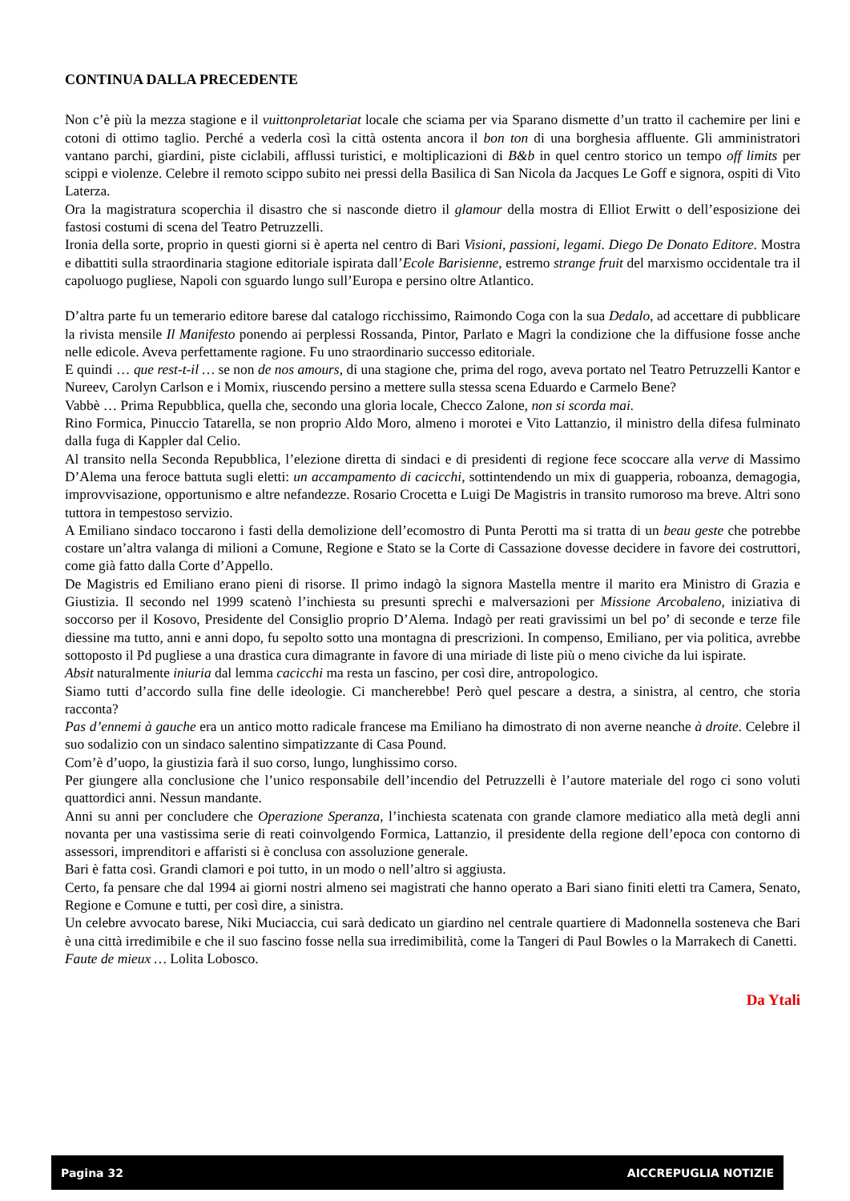CONTINUA DALLA PRECEDENTE
Non c’è più la mezza stagione e il vuittonproletariat locale che sciama per via Sparano dismette d’un tratto il cachemire per lini e cotoni di ottimo taglio. Perché a vederla così la città ostenta ancora il bon ton di una borghesia affluente. Gli amministratori vantano parchi, giardini, piste ciclabili, afflussi turistici, e moltiplicazioni di B&b in quel centro storico un tempo off limits per scippi e violenze. Celebre il remoto scippo subito nei pressi della Basilica di San Nicola da Jacques Le Goff e signora, ospiti di Vito Laterza.
Ora la magistratura scoperchia il disastro che si nasconde dietro il glamour della mostra di Elliot Erwitt o dell’esposizione dei fastosi costumi di scena del Teatro Petruzzelli.
Ironia della sorte, proprio in questi giorni si è aperta nel centro di Bari Visioni, passioni, legami. Diego De Donato Editore. Mostra e dibattiti sulla straordinaria stagione editoriale ispirata dall’Ecole Barisienne, estremo strange fruit del marxismo occidentale tra il capoluogo pugliese, Napoli con sguardo lungo sull’Europa e persino oltre Atlantico.
D’altra parte fu un temerario editore barese dal catalogo ricchissimo, Raimondo Coga con la sua Dedalo, ad accettare di pubblicare la rivista mensile Il Manifesto ponendo ai perplessi Rossanda, Pintor, Parlato e Magri la condizione che la diffusione fosse anche nelle edicole. Aveva perfettamente ragione. Fu uno straordinario successo editoriale.
E quindi … que rest-t-il … se non de nos amours, di una stagione che, prima del rogo, aveva portato nel Teatro Petruzzelli Kantor e Nureev, Carolyn Carlson e i Momix, riuscendo persino a mettere sulla stessa scena Eduardo e Carmelo Bene?
Vabbè … Prima Repubblica, quella che, secondo una gloria locale, Checco Zalone, non si scorda mai.
Rino Formica, Pinuccio Tatarella, se non proprio Aldo Moro, almeno i morotei e Vito Lattanzio, il ministro della difesa fulminato dalla fuga di Kappler dal Celio.
Al transito nella Seconda Repubblica, l’elezione diretta di sindaci e di presidenti di regione fece scoccare alla verve di Massimo D’Alema una feroce battuta sugli eletti: un accampamento di cacicchi, sottintendendo un mix di guapperia, roboanza, demagogia, improvvisazione, opportunismo e altre nefandezze. Rosario Crocetta e Luigi De Magistris in transito rumoroso ma breve. Altri sono tuttora in tempestoso servizio.
A Emiliano sindaco toccarono i fasti della demolizione dell’ecomostro di Punta Perotti ma si tratta di un beau geste che potrebbe costare un’altra valanga di milioni a Comune, Regione e Stato se la Corte di Cassazione dovesse decidere in favore dei costruttori, come già fatto dalla Corte d’Appello.
De Magistris ed Emiliano erano pieni di risorse. Il primo indagò la signora Mastella mentre il marito era Ministro di Grazia e Giustizia. Il secondo nel 1999 scatenò l’inchiesta su presunti sprechi e malversazioni per Missione Arcobaleno, iniziativa di soccorso per il Kosovo, Presidente del Consiglio proprio D’Alema. Indagò per reati gravissimi un bel po’ di seconde e terze file diessine ma tutto, anni e anni dopo, fu sepolto sotto una montagna di prescrizioni. In compenso, Emiliano, per via politica, avrebbe sottoposto il Pd pugliese a una drastica cura dimagrante in favore di una miriade di liste più o meno civiche da lui ispirate.
Absit naturalmente iniuria dal lemma cacicchi ma resta un fascino, per così dire, antropologico.
Siamo tutti d’accordo sulla fine delle ideologie. Ci mancherebbe! Però quel pescare a destra, a sinistra, al centro, che storia racconta?
Pas d’ennemi à gauche era un antico motto radicale francese ma Emiliano ha dimostrato di non averne neanche à droite. Celebre il suo sodalizio con un sindaco salentino simpatizzante di Casa Pound.
Com’è d’uopo, la giustizia farà il suo corso, lungo, lunghissimo corso.
Per giungere alla conclusione che l’unico responsabile dell’incendio del Petruzzelli è l’autore materiale del rogo ci sono voluti quattordici anni. Nessun mandante.
Anni su anni per concludere che Operazione Speranza, l’inchiesta scatenata con grande clamore mediatico alla metà degli anni novanta per una vastissima serie di reati coinvolgendo Formica, Lattanzio, il presidente della regione dell’epoca con contorno di assessori, imprenditori e affaristi si è conclusa con assoluzione generale.
Bari è fatta così. Grandi clamori e poi tutto, in un modo o nell’altro si aggiusta.
Certo, fa pensare che dal 1994 ai giorni nostri almeno sei magistrati che hanno operato a Bari siano finiti eletti tra Camera, Senato, Regione e Comune e tutti, per così dire, a sinistra.
Un celebre avvocato barese, Niki Muciaccia, cui sarà dedicato un giardino nel centrale quartiere di Madonnella sosteneva che Bari è una città irredimibile e che il suo fascino fosse nella sua irredimibilità, come la Tangeri di Paul Bowles o la Marrakech di Canetti.
Faute de mieux … Lolita Lobosco.
Da Ytali
Pagina 32 AICCREPUGLIA NOTIZIE